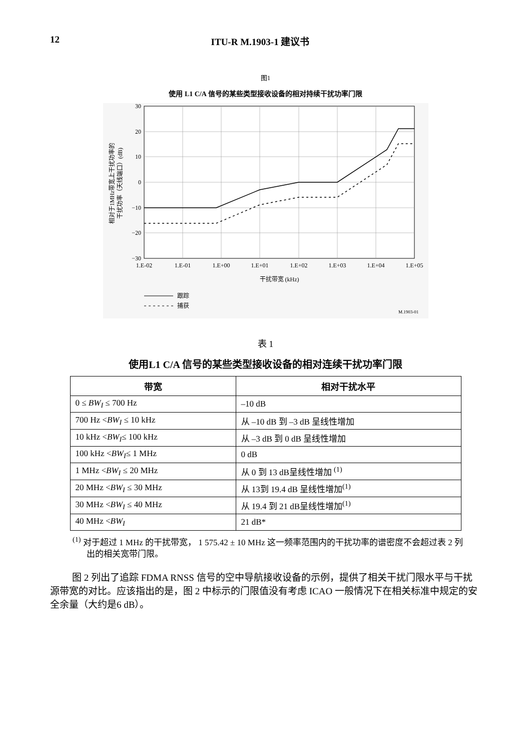12 ITU-R M.1903-1 建议书
图1
使用 L1 C/A 信号的某些类型接收设备的相对持续干扰功率门限
30
20
10
0
−10
−20
−30
1.E-02
1.E-01
1.E+00
1.E+01
1.E+02
1.E+03
1.E+04
1.E+05
干扰带宽 (kHz)
相对于1MHz带宽上干扰功率的
干扰功率（天线端口）(dB)
跟踪
捕获
M.1903-01
表 1
使用L1 C/A 信号的某些类型接收设备的相对连续干扰功率门限
| 带宽 | 相对干扰水平 |
| --- | --- |
| 0 ≤ BW<sub>I</sub> ≤ 700 Hz | –10 dB |
| 700 Hz < BW<sub>I</sub> ≤ 10 kHz | 从 –10 dB 到 –3 dB 呈线性增加 |
| 10 kHz < BW<sub>I</sub> ≤ 100 kHz | 从 –3 dB 到 0 dB 呈线性增加 |
| 100 kHz < BW<sub>I</sub> ≤ 1 MHz | 0 dB |
| 1 MHz < BW<sub>I</sub> ≤ 20 MHz | 从 0 到 13 dB呈线性增加 <sup>(1)</sup> |
| 20 MHz < BW<sub>I</sub> ≤ 30 MHz | 从 13到 19.4 dB 呈线性增加<sup>(1)</sup> |
| 30 MHz < BW<sub>I</sub> ≤ 40 MHz | 从 19.4 到 21 dB呈线性增加<sup>(1)</sup> |
| 40 MHz < BW<sub>I</sub> | 21 dB* |
<sup>(1)</sup> 对于超过 1 MHz 的干扰带宽， 1 575.42 ± 10 MHz 这一频率范围内的干扰功率的谱密度不会超过表 2 列出的相关宽带门限。
图 2 列出了追踪 FDMA RNSS 信号的空中导航接收设备的示例，提供了相关干扰门限水平与干扰源带宽的对比。应该指出的是，图 2 中标示的门限值没有考虑 ICAO 一般情况下在相关标准中规定的安全余量（大约是6 dB）。